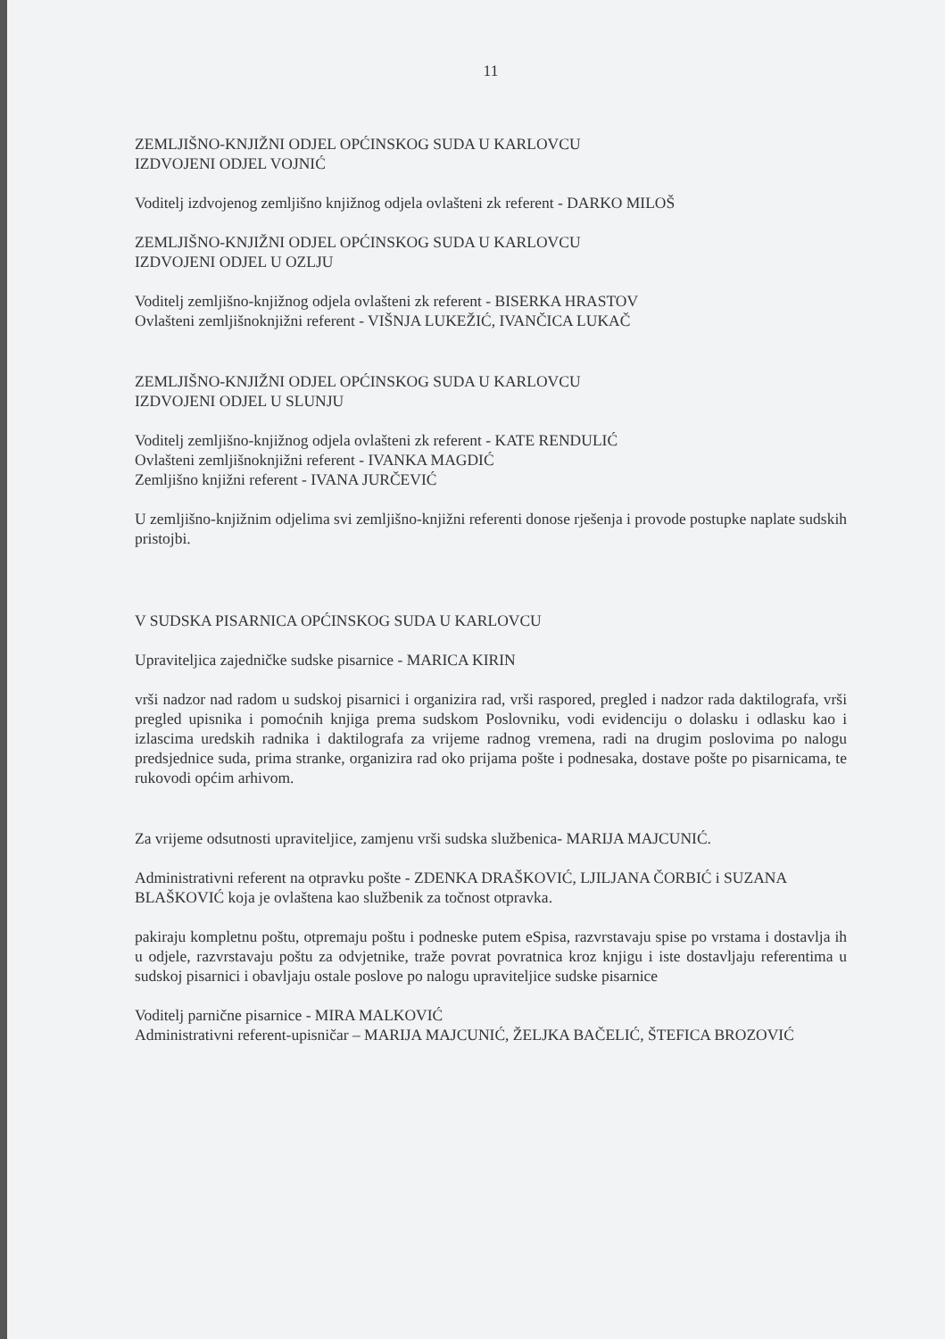11
ZEMLJIŠNO-KNJIŽNI ODJEL OPĆINSKOG SUDA U KARLOVCU
IZDVOJENI ODJEL VOJNIĆ
Voditelj izdvojenog zemljišno knjižnog odjela ovlašteni zk referent - DARKO MILOŠ
ZEMLJIŠNO-KNJIŽNI ODJEL OPĆINSKOG SUDA U KARLOVCU
IZDVOJENI ODJEL U OZLJU
Voditelj zemljišno-knjižnog odjela ovlašteni zk referent - BISERKA HRASTOV
Ovlašteni zemljišnoknjižni referent - VIŠNJA LUKEŽIĆ, IVANČICA LUKAČ
ZEMLJIŠNO-KNJIŽNI ODJEL OPĆINSKOG SUDA U KARLOVCU
IZDVOJENI ODJEL U SLUNJU
Voditelj zemljišno-knjižnog odjela ovlašteni zk referent - KATE RENDULIĆ
Ovlašteni zemljišnoknjižni referent - IVANKA MAGDIĆ
Zemljišno knjižni referent - IVANA JURČEVIĆ
U zemljišno-knjižnim odjelima svi zemljišno-knjižni referenti donose rješenja i provode postupke naplate sudskih pristojbi.
V SUDSKA PISARNICA OPĆINSKOG SUDA U KARLOVCU
Upraviteljica zajedničke sudske pisarnice - MARICA KIRIN
vrši nadzor nad radom u sudskoj pisarnici i organizira rad, vrši raspored, pregled i nadzor rada daktilografa, vrši pregled upisnika i pomoćnih knjiga prema sudskom Poslovniku, vodi evidenciju o dolasku i odlasku kao i izlascima uredskih radnika i daktilografa za vrijeme radnog vremena, radi na drugim poslovima po nalogu predsjednice suda, prima stranke, organizira rad oko prijama pošte i podnesaka, dostave pošte po pisarnicama, te rukovodi općim arhivom.
Za vrijeme odsutnosti upraviteljice, zamjenu vrši sudska službenica- MARIJA MAJCUNIĆ.
Administrativni referent na otpravku pošte - ZDENKA DRAŠKOVIĆ, LJILJANA ČORBIĆ i SUZANA BLAŠKOVIĆ koja je ovlaštena kao službenik za točnost otpravka.
pakiraju kompletnu poštu, otpremaju poštu i podneske putem eSpisa, razvrstavaju spise po vrstama i dostavlja ih u odjele, razvrstavaju poštu za odvjetnike, traže povrat povratnica kroz knjigu i iste dostavljaju referentima u sudskoj pisarnici i obavljaju ostale poslove po nalogu upraviteljice sudske pisarnice
Voditelj parnične pisarnice - MIRA MALKOVIĆ
Administrativni referent-upisničar – MARIJA MAJCUNIĆ, ŽELJKA BAČELIĆ, ŠTEFICA BROZOVIĆ